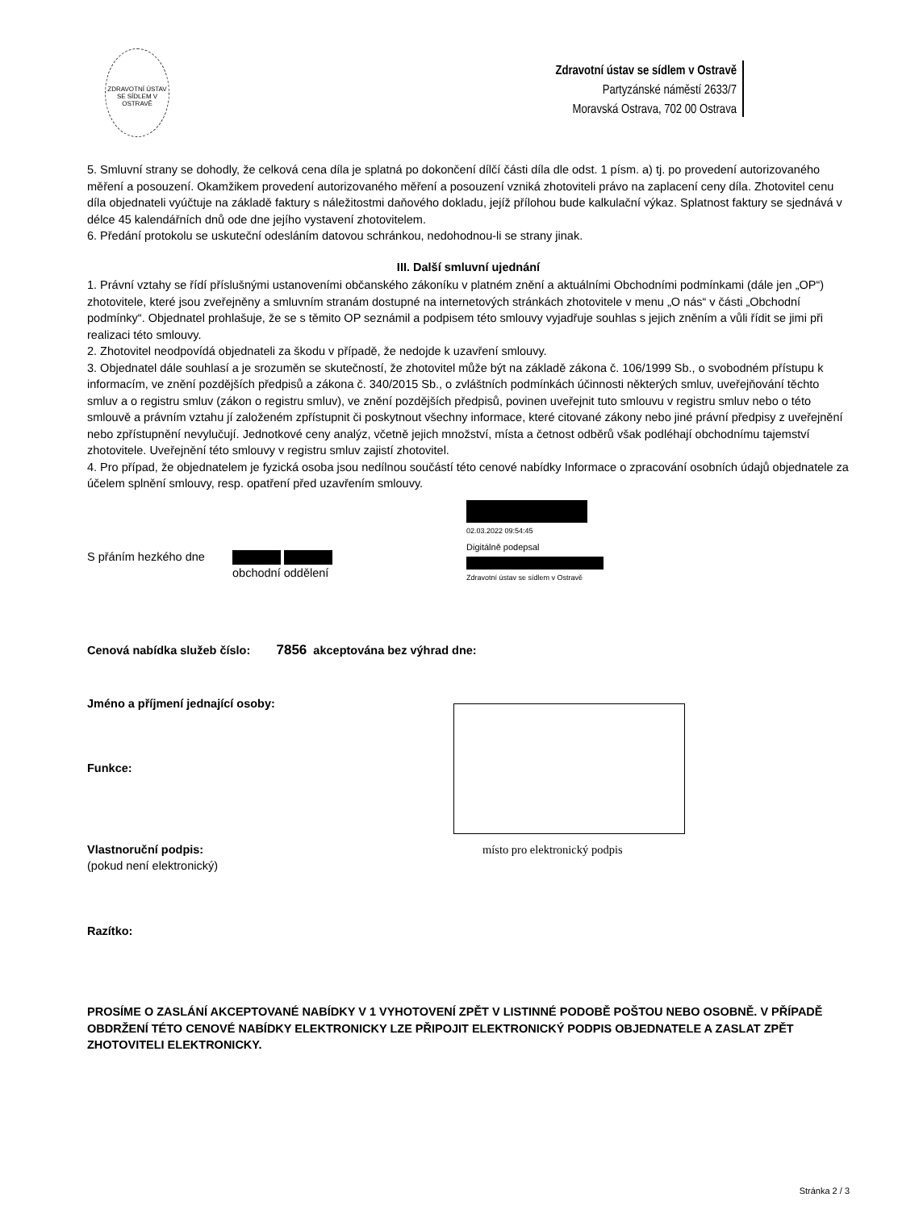ZDRAVOTNÍ ÚSTAV SE SÍDLEM V OSTRAVĚ
Zdravotní ústav se sídlem v Ostravě
Partyzánské náměstí 2633/7
Moravská Ostrava, 702 00 Ostrava
5. Smluvní strany se dohodly, že celková cena díla je splatná po dokončení dílčí části díla dle odst. 1 písm. a) tj. po provedení autorizovaného měření a posouzení. Okamžikem provedení autorizovaného měření a posouzení vzniká zhotoviteli právo na zaplacení ceny díla. Zhotovitel cenu díla objednateli vyúčtuje na základě faktury s náležitostmi daňového dokladu, jejíž přílohou bude kalkulační výkaz. Splatnost faktury se sjednává v délce 45 kalendářních dnů ode dne jejího vystavení zhotovitelem.
6. Předání protokolu se uskuteční odesláním datovou schránkou, nedohodnou-li se strany jinak.
III. Další smluvní ujednání
1. Právní vztahy se řídí příslušnými ustanoveními občanského zákoníku v platném znění a aktuálními Obchodními podmínkami (dále jen „OP“) zhotovitele, které jsou zveřejněny a smluvním stranám dostupné na internetových stránkách zhotovitele v menu „O nás“ v části „Obchodní podmínky“. Objednatel prohlašuje, že se s těmito OP seznámil a podpisem této smlouvy vyjadřuje souhlas s jejich zněním a vůli řídit se jimi při realizaci této smlouvy.
2. Zhotovitel neodpovídá objednateli za škodu v případě, že nedojde k uzavření smlouvy.
3. Objednatel dále souhlasí a je srozuměn se skutečností, že zhotovitel může být na základě zákona č. 106/1999 Sb., o svobodném přístupu k informacím, ve znění pozdějších předpisů a zákona č. 340/2015 Sb., o zvláštních podmínkách účinnosti některých smluv, uveřejňování těchto smluv a o registru smluv (zákon o registru smluv), ve znění pozdějších předpisů, povinen uveřejnit tuto smlouvu v registru smluv nebo o této smlouvě a právním vztahu jí založeném zpřístupnit či poskytnout všechny informace, které citované zákony nebo jiné právní předpisy z uveřejnění nebo zpřístupnění nevylučují. Jednotkové ceny analýz, včetně jejich množství, místa a četnost odběrů však podléhají obchodnímu tajemství zhotovitele. Uveřejnění této smlouvy v registru smluv zajistí zhotovitel.
4. Pro případ, že objednatelem je fyzická osoba jsou nedílnou součástí této cenové nabídky Informace o zpracování osobních údajů objednatele za účelem splnění smlouvy, resp. opatření před uzavřením smlouvy.
S přáním hezkého dne
obchodní oddělení
02.03.2022 09:54:45
Digitálně podepsal
Zdravotní ústav se sídlem v Ostravě
Cenová nabídka služeb číslo: 7856 akceptována bez výhrad dne:
Jméno a příjmení jednající osoby:
Funkce:
Vlastnoruční podpis:
(pokud není elektronický)
místo pro elektronický podpis
Razítko:
PROSÍME O ZASLÁNÍ AKCEPTOVANÉ NABÍDKY V 1 VYHOTOVENÍ ZPĚT V LISTINNÉ PODOBĚ POŠTOU NEBO OSOBNĚ. V PŘÍPADĚ OBDRŽENÍ TÉTO CENOVÉ NABÍDKY ELEKTRONICKY LZE PŘIPOJIT ELEKTRONICKÝ PODPIS OBJEDNATELE A ZASLAT ZPĚT ZHOTOVITELI ELEKTRONICKY.
Stránka 2 / 3